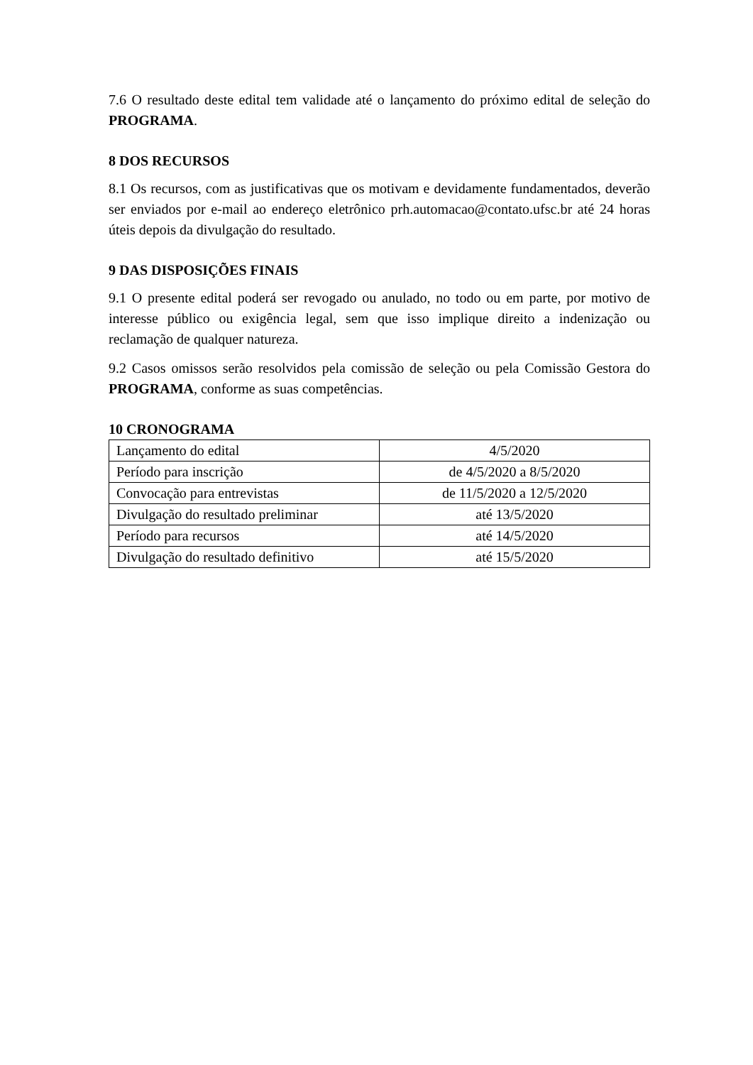7.6 O resultado deste edital tem validade até o lançamento do próximo edital de seleção do PROGRAMA.
8 DOS RECURSOS
8.1 Os recursos, com as justificativas que os motivam e devidamente fundamentados, deverão ser enviados por e-mail ao endereço eletrônico prh.automacao@contato.ufsc.br até 24 horas úteis depois da divulgação do resultado.
9 DAS DISPOSIÇÕES FINAIS
9.1 O presente edital poderá ser revogado ou anulado, no todo ou em parte, por motivo de interesse público ou exigência legal, sem que isso implique direito a indenização ou reclamação de qualquer natureza.
9.2 Casos omissos serão resolvidos pela comissão de seleção ou pela Comissão Gestora do PROGRAMA, conforme as suas competências.
10 CRONOGRAMA
| Lançamento do edital | 4/5/2020 |
| Período para inscrição | de 4/5/2020 a 8/5/2020 |
| Convocação para entrevistas | de 11/5/2020 a 12/5/2020 |
| Divulgação do resultado preliminar | até 13/5/2020 |
| Período para recursos | até 14/5/2020 |
| Divulgação do resultado definitivo | até 15/5/2020 |